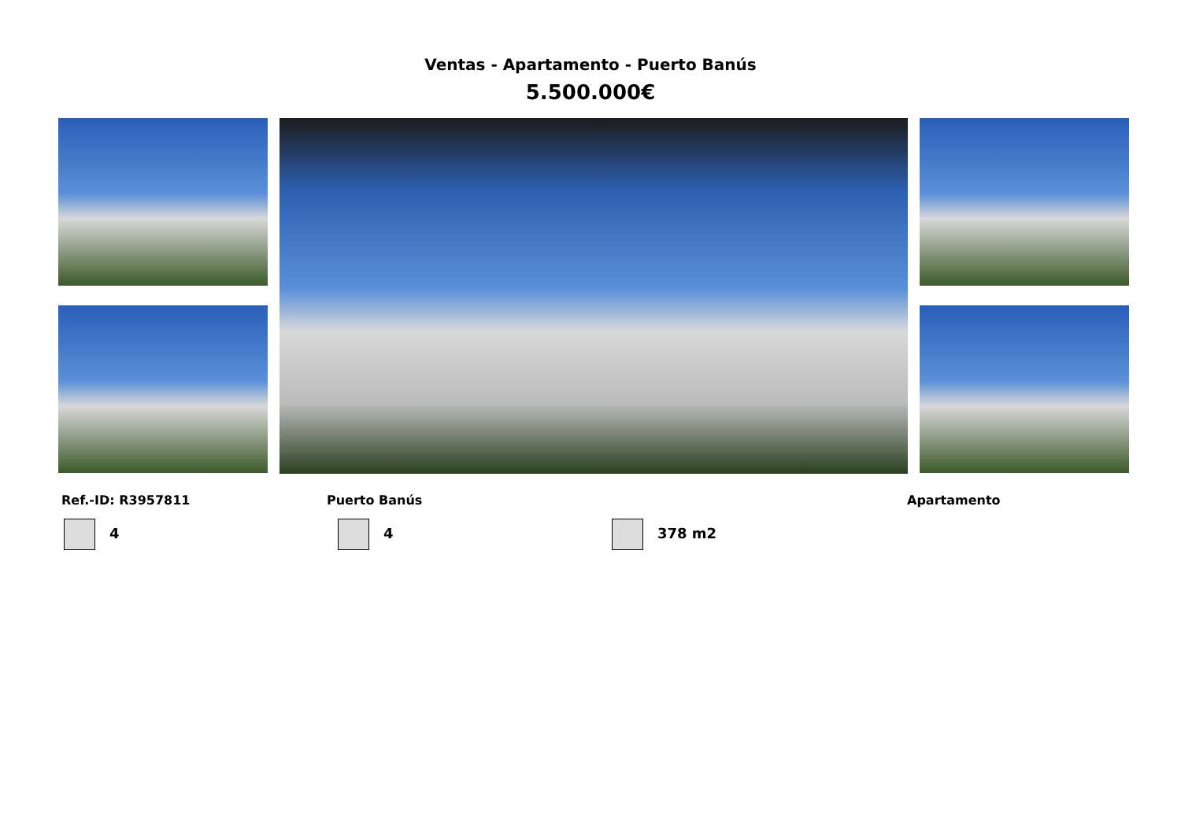Ventas - Apartamento - Puerto Banús
5.500.000€
Ref.-ID: R3957811 Puerto Banús Apartamento
4 4 378 m2